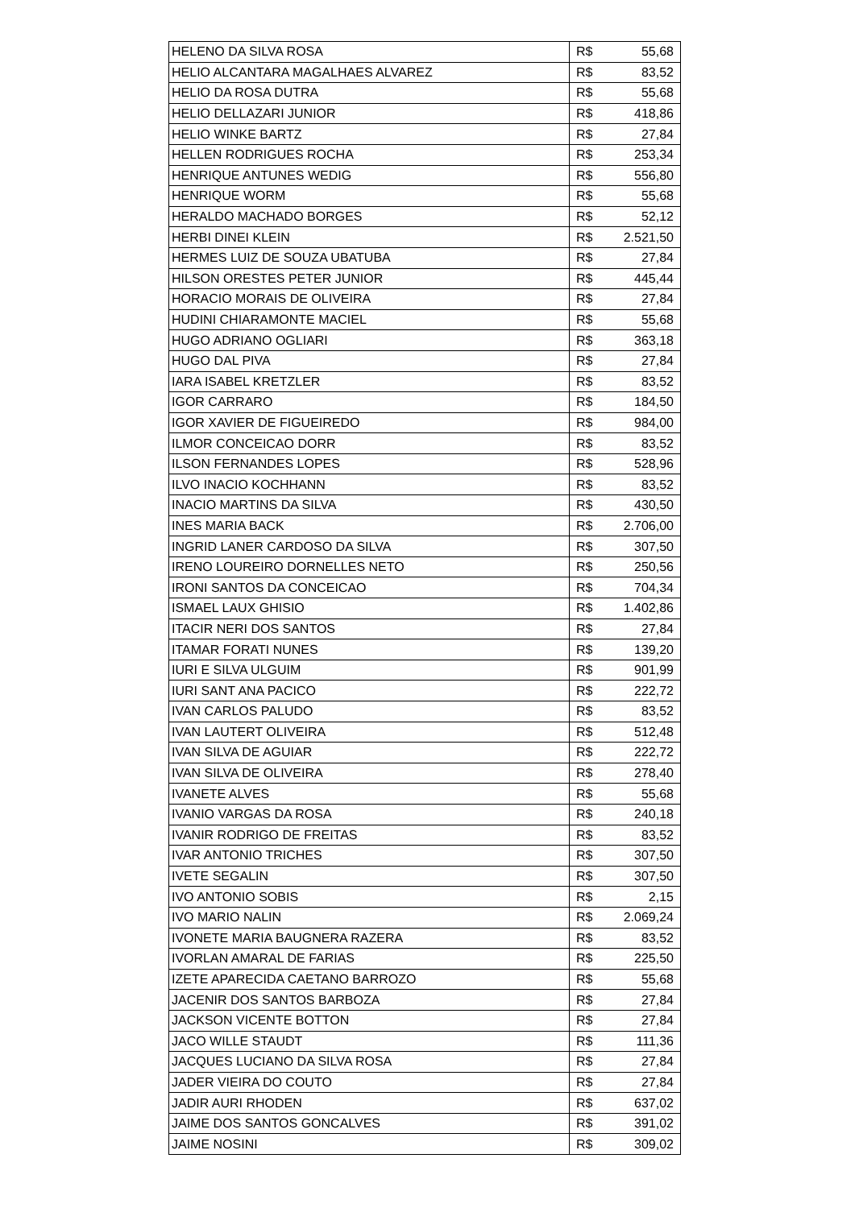| HELENO DA SILVA ROSA | R$ | 55,68 |
| HELIO ALCANTARA MAGALHAES ALVAREZ | R$ | 83,52 |
| HELIO DA ROSA DUTRA | R$ | 55,68 |
| HELIO DELLAZARI JUNIOR | R$ | 418,86 |
| HELIO WINKE BARTZ | R$ | 27,84 |
| HELLEN RODRIGUES ROCHA | R$ | 253,34 |
| HENRIQUE ANTUNES WEDIG | R$ | 556,80 |
| HENRIQUE WORM | R$ | 55,68 |
| HERALDO MACHADO BORGES | R$ | 52,12 |
| HERBI DINEI KLEIN | R$ | 2.521,50 |
| HERMES LUIZ DE SOUZA UBATUBA | R$ | 27,84 |
| HILSON ORESTES PETER JUNIOR | R$ | 445,44 |
| HORACIO MORAIS DE OLIVEIRA | R$ | 27,84 |
| HUDINI CHIARAMONTE MACIEL | R$ | 55,68 |
| HUGO ADRIANO OGLIARI | R$ | 363,18 |
| HUGO DAL PIVA | R$ | 27,84 |
| IARA ISABEL KRETZLER | R$ | 83,52 |
| IGOR CARRARO | R$ | 184,50 |
| IGOR XAVIER DE FIGUEIREDO | R$ | 984,00 |
| ILMOR CONCEICAO DORR | R$ | 83,52 |
| ILSON FERNANDES LOPES | R$ | 528,96 |
| ILVO INACIO KOCHHANN | R$ | 83,52 |
| INACIO MARTINS DA SILVA | R$ | 430,50 |
| INES MARIA BACK | R$ | 2.706,00 |
| INGRID LANER CARDOSO DA SILVA | R$ | 307,50 |
| IRENO LOUREIRO DORNELLES NETO | R$ | 250,56 |
| IRONI SANTOS DA CONCEICAO | R$ | 704,34 |
| ISMAEL LAUX GHISIO | R$ | 1.402,86 |
| ITACIR NERI DOS SANTOS | R$ | 27,84 |
| ITAMAR FORATI NUNES | R$ | 139,20 |
| IURI E SILVA ULGUIM | R$ | 901,99 |
| IURI SANT ANA PACICO | R$ | 222,72 |
| IVAN CARLOS PALUDO | R$ | 83,52 |
| IVAN LAUTERT OLIVEIRA | R$ | 512,48 |
| IVAN SILVA DE AGUIAR | R$ | 222,72 |
| IVAN SILVA DE OLIVEIRA | R$ | 278,40 |
| IVANETE ALVES | R$ | 55,68 |
| IVANIO VARGAS DA ROSA | R$ | 240,18 |
| IVANIR RODRIGO DE FREITAS | R$ | 83,52 |
| IVAR ANTONIO TRICHES | R$ | 307,50 |
| IVETE SEGALIN | R$ | 307,50 |
| IVO ANTONIO SOBIS | R$ | 2,15 |
| IVO MARIO NALIN | R$ | 2.069,24 |
| IVONETE MARIA BAUGNERA RAZERA | R$ | 83,52 |
| IVORLAN AMARAL DE FARIAS | R$ | 225,50 |
| IZETE APARECIDA CAETANO BARROZO | R$ | 55,68 |
| JACENIR DOS SANTOS BARBOZA | R$ | 27,84 |
| JACKSON VICENTE BOTTON | R$ | 27,84 |
| JACO WILLE STAUDT | R$ | 111,36 |
| JACQUES LUCIANO DA SILVA ROSA | R$ | 27,84 |
| JADER VIEIRA DO COUTO | R$ | 27,84 |
| JADIR AURI RHODEN | R$ | 637,02 |
| JAIME DOS SANTOS GONCALVES | R$ | 391,02 |
| JAIME NOSINI | R$ | 309,02 |